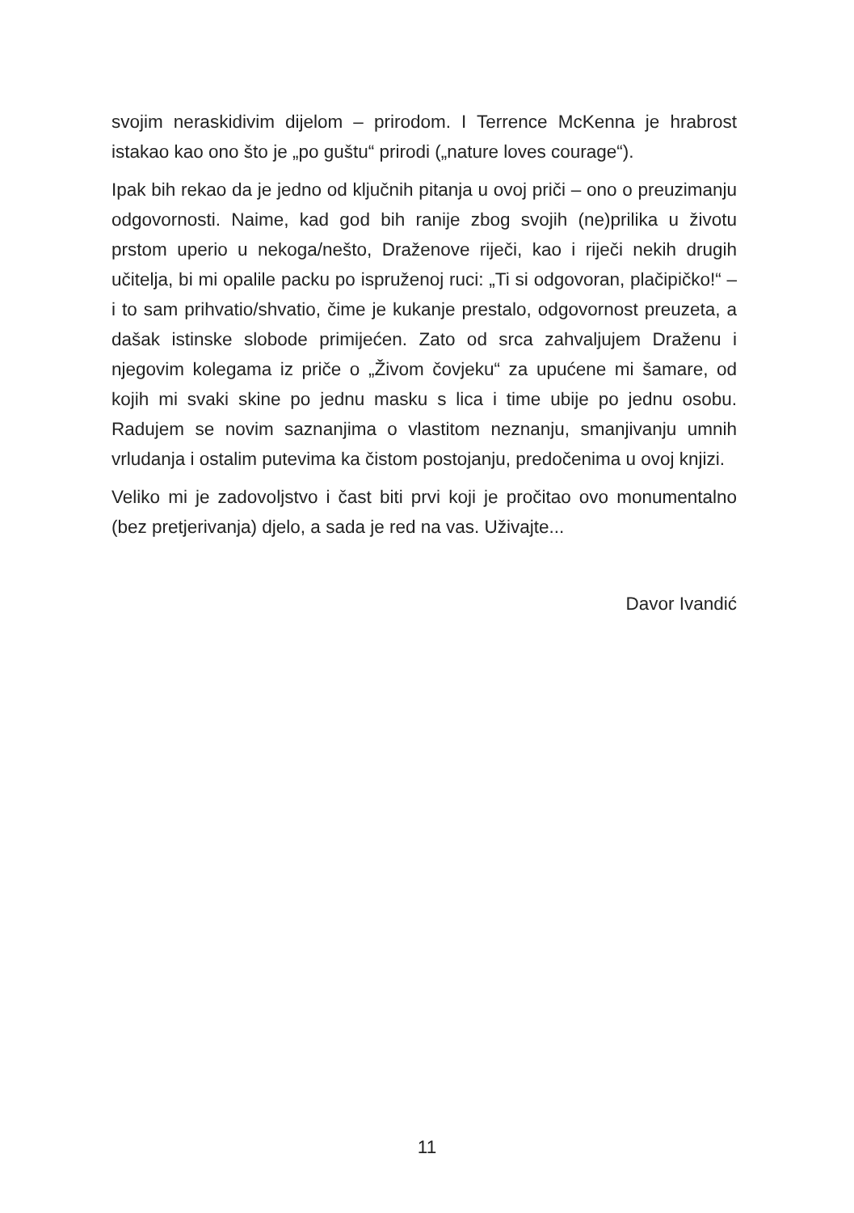svojim neraskidivim dijelom – prirodom. I Terrence McKenna je hrabrost istakao kao ono što je „po guštu“ prirodi („nature loves courage“).
Ipak bih rekao da je jedno od ključnih pitanja u ovoj priči – ono o preuzimanju odgovornosti. Naime, kad god bih ranije zbog svojih (ne)prilika u životu prstom uperio u nekoga/nešto, Draženove riječi, kao i riječi nekih drugih učitelja, bi mi opalile packu po ispruženoj ruci: „Ti si odgovoran, plačipičko!“ – i to sam prihvatio/shvatio, čime je kukanje prestalo, odgovornost preuzeta, a dašak istinske slobode primijećen. Zato od srca zahvaljujem Draženu i njegovim kolegama iz priče o „Živom čovjeku“ za upućene mi šamare, od kojih mi svaki skine po jednu masku s lica i time ubije po jednu osobu. Radujem se novim saznanjima o vlastitom neznanju, smanjivanju umnih vrludanja i ostalim putevima ka čistom postojanju, predočenima u ovoj knjizi.
Veliko mi je zadovoljstvo i čast biti prvi koji je pročitao ovo monumentalno (bez pretjerivanja) djelo, a sada je red na vas. Uživajte...
Davor Ivandić
11